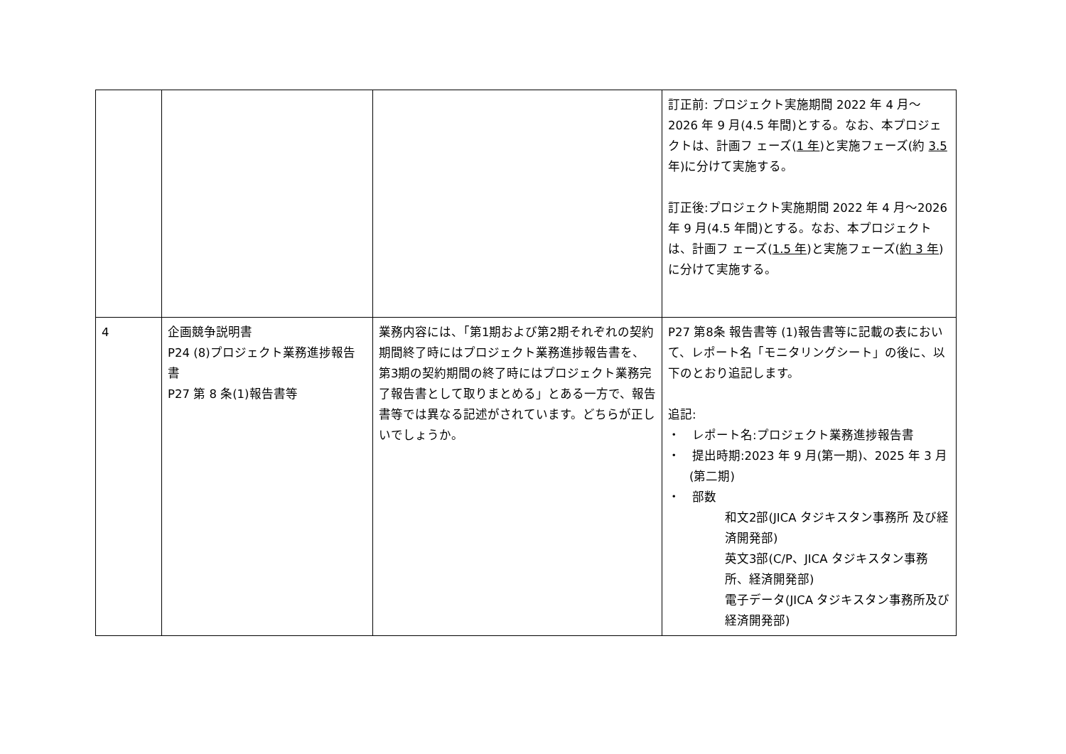| | | | 訂正前: プロジェクト実施期間 2022 年 4 月〜2026 年 9 月(4.5 年間)とする。なお、本プロジェクトは、計画フ ェーズ( 1 年 )と実施フェーズ(約 3.5 年)に分けて実施する。 訂正後:プロジェクト実施期間 2022 年 4 月〜2026 年 9 月(4.5 年間)とする。なお、本プロジェクトは、計画フ ェーズ( 1.5 年 )と実施フェーズ( 約 3 年 )に分けて実施する。 |
| 4 | 企画競争説明書 P24 (8)プロジェクト業務進捗報告書 P27 第 8 条(1)報告書等 | 業務内容には、「第1期および第2期それぞれの契約期間終了時にはプロジェクト業務進捗報告書を、第3期の契約期間の終了時にはプロジェクト業務完了報告書として取りまとめる」とある一方で、報告書等では異なる記述がされています。どちらが正しいでしょうか。 | P27 第8条 報告書等 (1)報告書等に記載の表において、レポート名「モニタリングシート」の後に、以下のとおり追記します。 追記: ・ レポート名:プロジェクト業務進捗報告書 ・ 提出時期:2023 年 9 月(第一期)、2025 年 3 月(第二期) ・ 部数 和文2部(JICA タジキスタン事務所 及び経済開発部) 英文3部(C/P、JICA タジキスタン事務所、経済開発部) 電子データ(JICA タジキスタン事務所及び経済開発部) |